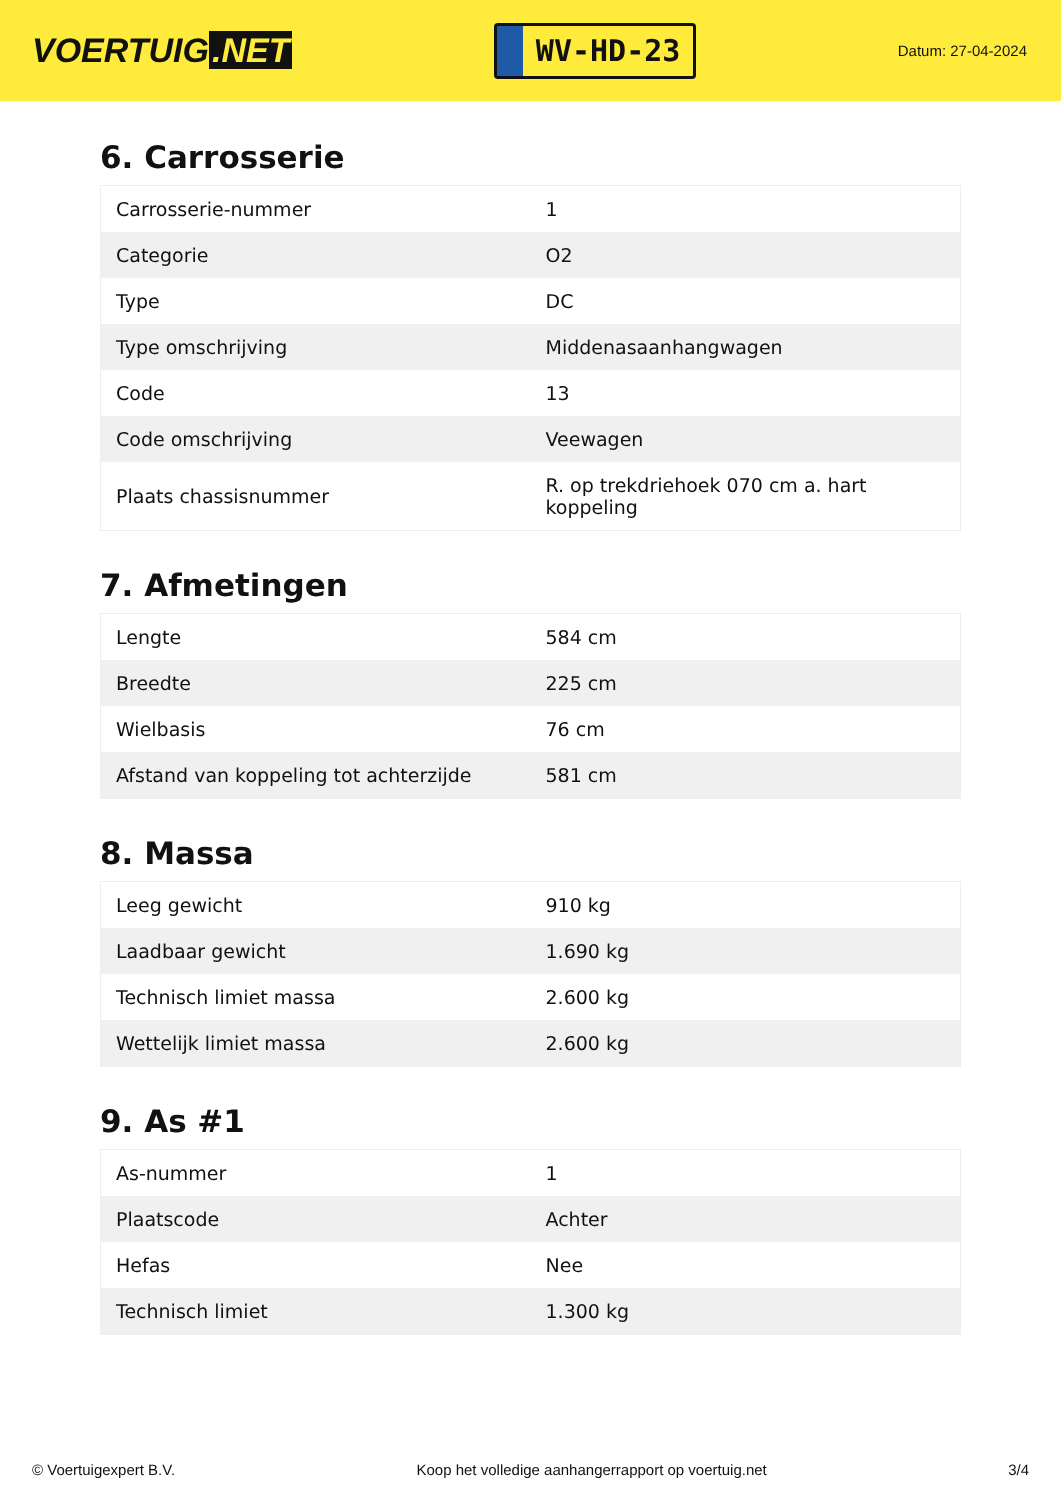VOERTUIG.NET
WV-HD-23
Datum: 27-04-2024
6. Carrosserie
| Carrosserie-nummer | 1 |
| Categorie | O2 |
| Type | DC |
| Type omschrijving | Middenasaanhangwagen |
| Code | 13 |
| Code omschrijving | Veewagen |
| Plaats chassisnummer | R. op trekdriehoek 070 cm a. hart koppeling |
7. Afmetingen
| Lengte | 584 cm |
| Breedte | 225 cm |
| Wielbasis | 76 cm |
| Afstand van koppeling tot achterzijde | 581 cm |
8. Massa
| Leeg gewicht | 910 kg |
| Laadbaar gewicht | 1.690 kg |
| Technisch limiet massa | 2.600 kg |
| Wettelijk limiet massa | 2.600 kg |
9. As #1
| As-nummer | 1 |
| Plaatscode | Achter |
| Hefas | Nee |
| Technisch limiet | 1.300 kg |
© Voertuigexpert B.V. Koop het volledige aanhangerrapport op voertuig.net 3/4